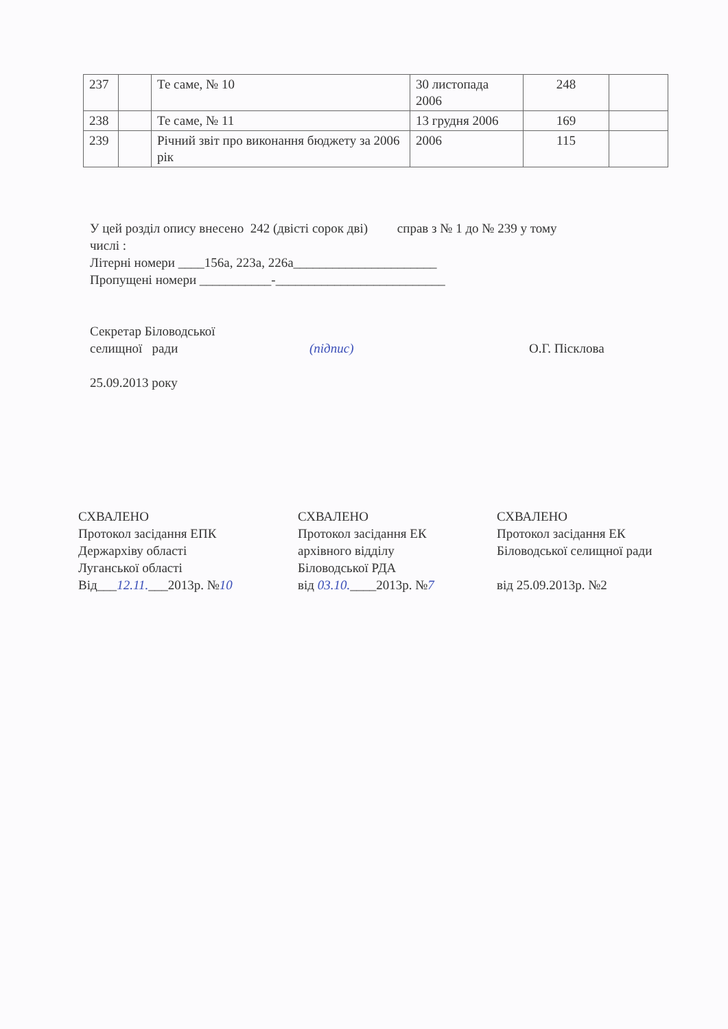| 237 | | Те саме, № 10 | 30 листопада 2006 | 248 | |
| 238 | | Те саме, № 11 | 13 грудня 2006 | 169 | |
| 239 | | Річний звіт про виконання бюджету за 2006 рік | 2006 | 115 | |
У цей розділ опису внесено 242 (двісті сорок дві) справ з № 1 до № 239 у тому
числі :
Літерні номери ____156а, 223а, 226а______________________
Пропущені номери ___________-__________________________
Секретар Біловодської
селищної ради
25.09.2013 року
(підпис) О.Г. Пісклова
СХВАЛЕНО
Протокол засідання ЕПК
Держархіву області
Луганської області
Від___12.11.___2013р. №10
СХВАЛЕНО
Протокол засідання ЕК
архівного відділу
Біловодської РДА
від 03.10.____2013р. №7
СХВАЛЕНО
Протокол засідання ЕК
Біловодської селищної ради
від 25.09.2013р. №2